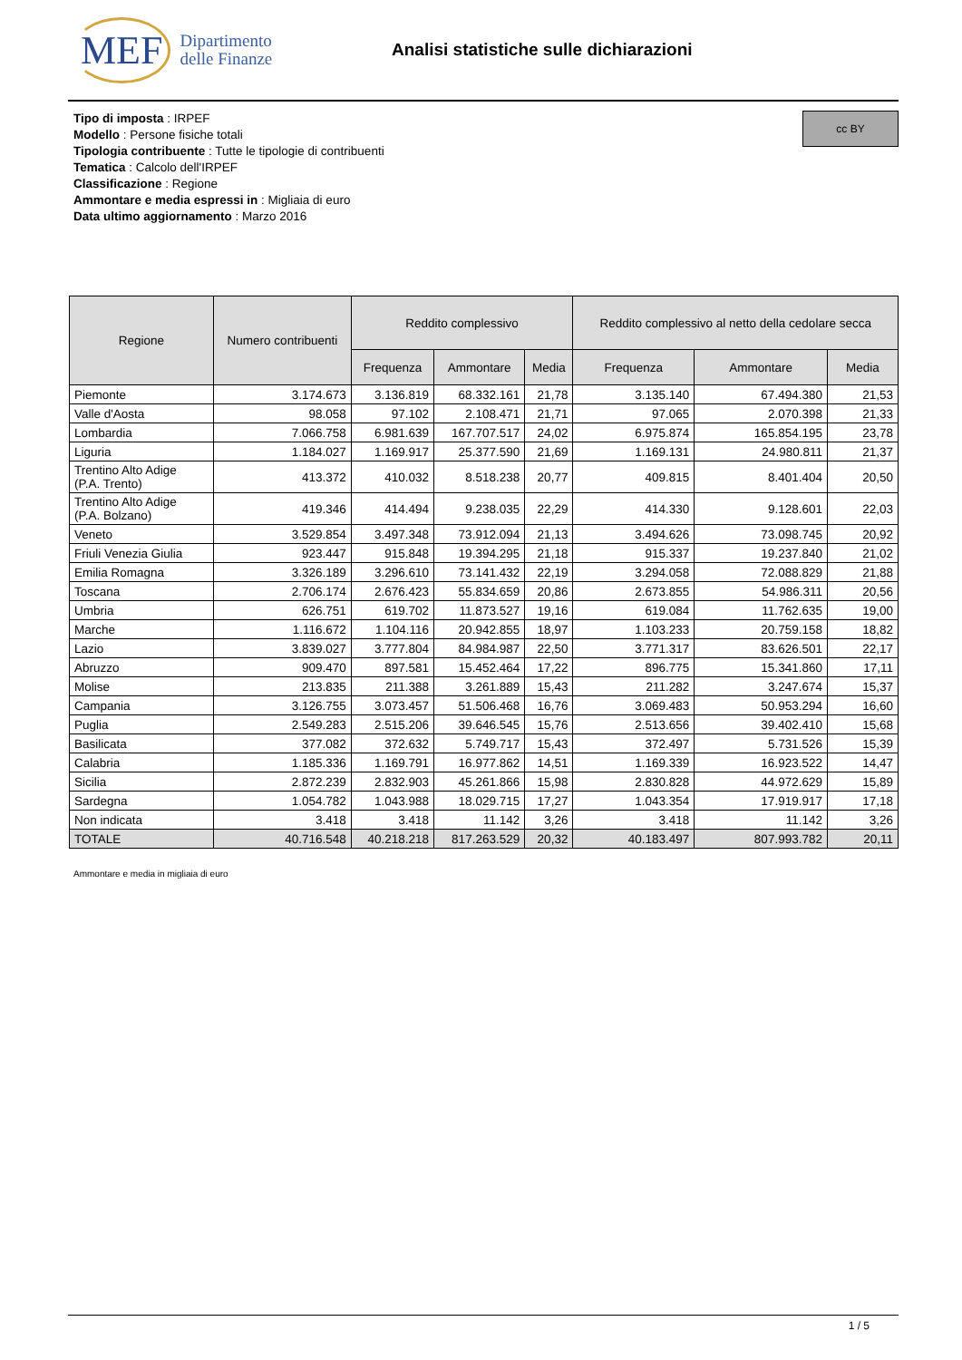MEF
Dipartimento
delle Finanze
Analisi statistiche sulle dichiarazioni
cc BY
Tipo di imposta : IRPEF
Modello : Persone fisiche totali
Tipologia contribuente : Tutte le tipologie di contribuenti
Tematica : Calcolo dell'IRPEF
Classificazione : Regione
Ammontare e media espressi in : Migliaia di euro
Data ultimo aggiornamento : Marzo 2016
| Regione | Numero contribuenti | Reddito complessivo | | | Reddito complessivo al netto della cedolare secca | | |
| --- | --- | --- | --- | --- | --- | --- | --- |
| | | Frequenza | Ammontare | Media | Frequenza | Ammontare | Media |
| Piemonte | 3.174.673 | 3.136.819 | 68.332.161 | 21,78 | 3.135.140 | 67.494.380 | 21,53 |
| Valle d'Aosta | 98.058 | 97.102 | 2.108.471 | 21,71 | 97.065 | 2.070.398 | 21,33 |
| Lombardia | 7.066.758 | 6.981.639 | 167.707.517 | 24,02 | 6.975.874 | 165.854.195 | 23,78 |
| Liguria | 1.184.027 | 1.169.917 | 25.377.590 | 21,69 | 1.169.131 | 24.980.811 | 21,37 |
| Trentino Alto Adige (P.A. Trento) | 413.372 | 410.032 | 8.518.238 | 20,77 | 409.815 | 8.401.404 | 20,50 |
| Trentino Alto Adige (P.A. Bolzano) | 419.346 | 414.494 | 9.238.035 | 22,29 | 414.330 | 9.128.601 | 22,03 |
| Veneto | 3.529.854 | 3.497.348 | 73.912.094 | 21,13 | 3.494.626 | 73.098.745 | 20,92 |
| Friuli Venezia Giulia | 923.447 | 915.848 | 19.394.295 | 21,18 | 915.337 | 19.237.840 | 21,02 |
| Emilia Romagna | 3.326.189 | 3.296.610 | 73.141.432 | 22,19 | 3.294.058 | 72.088.829 | 21,88 |
| Toscana | 2.706.174 | 2.676.423 | 55.834.659 | 20,86 | 2.673.855 | 54.986.311 | 20,56 |
| Umbria | 626.751 | 619.702 | 11.873.527 | 19,16 | 619.084 | 11.762.635 | 19,00 |
| Marche | 1.116.672 | 1.104.116 | 20.942.855 | 18,97 | 1.103.233 | 20.759.158 | 18,82 |
| Lazio | 3.839.027 | 3.777.804 | 84.984.987 | 22,50 | 3.771.317 | 83.626.501 | 22,17 |
| Abruzzo | 909.470 | 897.581 | 15.452.464 | 17,22 | 896.775 | 15.341.860 | 17,11 |
| Molise | 213.835 | 211.388 | 3.261.889 | 15,43 | 211.282 | 3.247.674 | 15,37 |
| Campania | 3.126.755 | 3.073.457 | 51.506.468 | 16,76 | 3.069.483 | 50.953.294 | 16,60 |
| Puglia | 2.549.283 | 2.515.206 | 39.646.545 | 15,76 | 2.513.656 | 39.402.410 | 15,68 |
| Basilicata | 377.082 | 372.632 | 5.749.717 | 15,43 | 372.497 | 5.731.526 | 15,39 |
| Calabria | 1.185.336 | 1.169.791 | 16.977.862 | 14,51 | 1.169.339 | 16.923.522 | 14,47 |
| Sicilia | 2.872.239 | 2.832.903 | 45.261.866 | 15,98 | 2.830.828 | 44.972.629 | 15,89 |
| Sardegna | 1.054.782 | 1.043.988 | 18.029.715 | 17,27 | 1.043.354 | 17.919.917 | 17,18 |
| Non indicata | 3.418 | 3.418 | 11.142 | 3,26 | 3.418 | 11.142 | 3,26 |
| TOTALE | 40.716.548 | 40.218.218 | 817.263.529 | 20,32 | 40.183.497 | 807.993.782 | 20,11 |
Ammontare e media in migliaia di euro
1 / 5